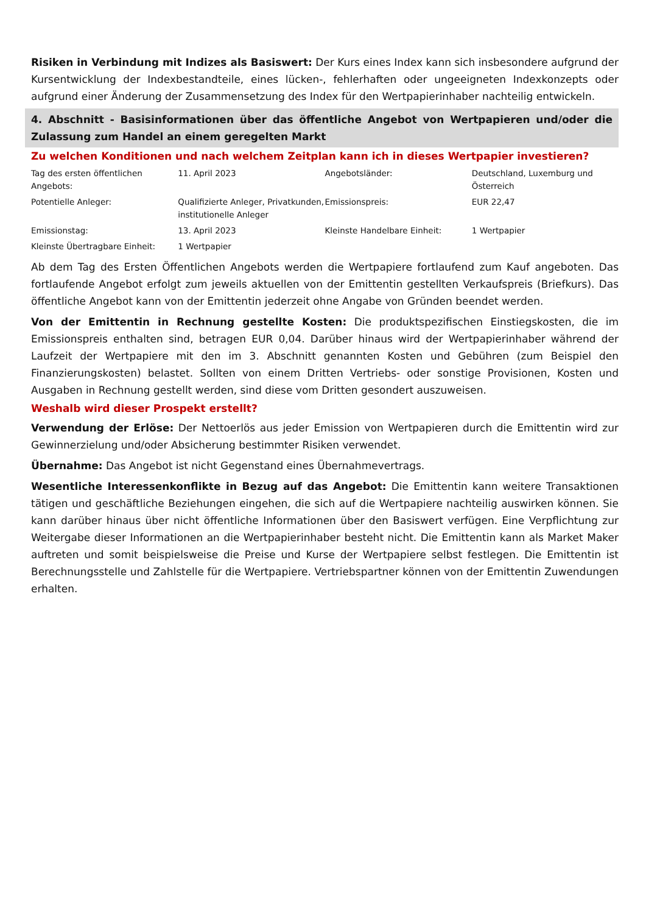Risiken in Verbindung mit Indizes als Basiswert: Der Kurs eines Index kann sich insbesondere aufgrund der Kursentwicklung der Indexbestandteile, eines lücken-, fehlerhaften oder ungeeigneten Indexkonzepts oder aufgrund einer Änderung der Zusammensetzung des Index für den Wertpapierinhaber nachteilig entwickeln.
4. Abschnitt - Basisinformationen über das öffentliche Angebot von Wertpapieren und/oder die Zulassung zum Handel an einem geregelten Markt
Zu welchen Konditionen und nach welchem Zeitplan kann ich in dieses Wertpapier investieren?
| Tag des ersten öffentlichen Angebots: | 11. April 2023 | Angebotsländer: | Deutschland, Luxemburg und Österreich |
| Potentielle Anleger: | Qualifizierte Anleger, Privatkunden, institutionelle Anleger | Emissionspreis: | EUR 22,47 |
| Emissionstag: | 13. April 2023 | Kleinste Handelbare Einheit: | 1 Wertpapier |
| Kleinste Übertragbare Einheit: | 1 Wertpapier | | |
Ab dem Tag des Ersten Öffentlichen Angebots werden die Wertpapiere fortlaufend zum Kauf angeboten. Das fortlaufende Angebot erfolgt zum jeweils aktuellen von der Emittentin gestellten Verkaufspreis (Briefkurs). Das öffentliche Angebot kann von der Emittentin jederzeit ohne Angabe von Gründen beendet werden.
Von der Emittentin in Rechnung gestellte Kosten: Die produktspezifischen Einstiegskosten, die im Emissionspreis enthalten sind, betragen EUR 0,04. Darüber hinaus wird der Wertpapierinhaber während der Laufzeit der Wertpapiere mit den im 3. Abschnitt genannten Kosten und Gebühren (zum Beispiel den Finanzierungskosten) belastet. Sollten von einem Dritten Vertriebs- oder sonstige Provisionen, Kosten und Ausgaben in Rechnung gestellt werden, sind diese vom Dritten gesondert auszuweisen.
Weshalb wird dieser Prospekt erstellt?
Verwendung der Erlöse: Der Nettoerlös aus jeder Emission von Wertpapieren durch die Emittentin wird zur Gewinnerzielung und/oder Absicherung bestimmter Risiken verwendet.
Übernahme: Das Angebot ist nicht Gegenstand eines Übernahmevertrags.
Wesentliche Interessenkonflikte in Bezug auf das Angebot: Die Emittentin kann weitere Transaktionen tätigen und geschäftliche Beziehungen eingehen, die sich auf die Wertpapiere nachteilig auswirken können. Sie kann darüber hinaus über nicht öffentliche Informationen über den Basiswert verfügen. Eine Verpflichtung zur Weitergabe dieser Informationen an die Wertpapierinhaber besteht nicht. Die Emittentin kann als Market Maker auftreten und somit beispielsweise die Preise und Kurse der Wertpapiere selbst festlegen. Die Emittentin ist Berechnungsstelle und Zahlstelle für die Wertpapiere. Vertriebspartner können von der Emittentin Zuwendungen erhalten.